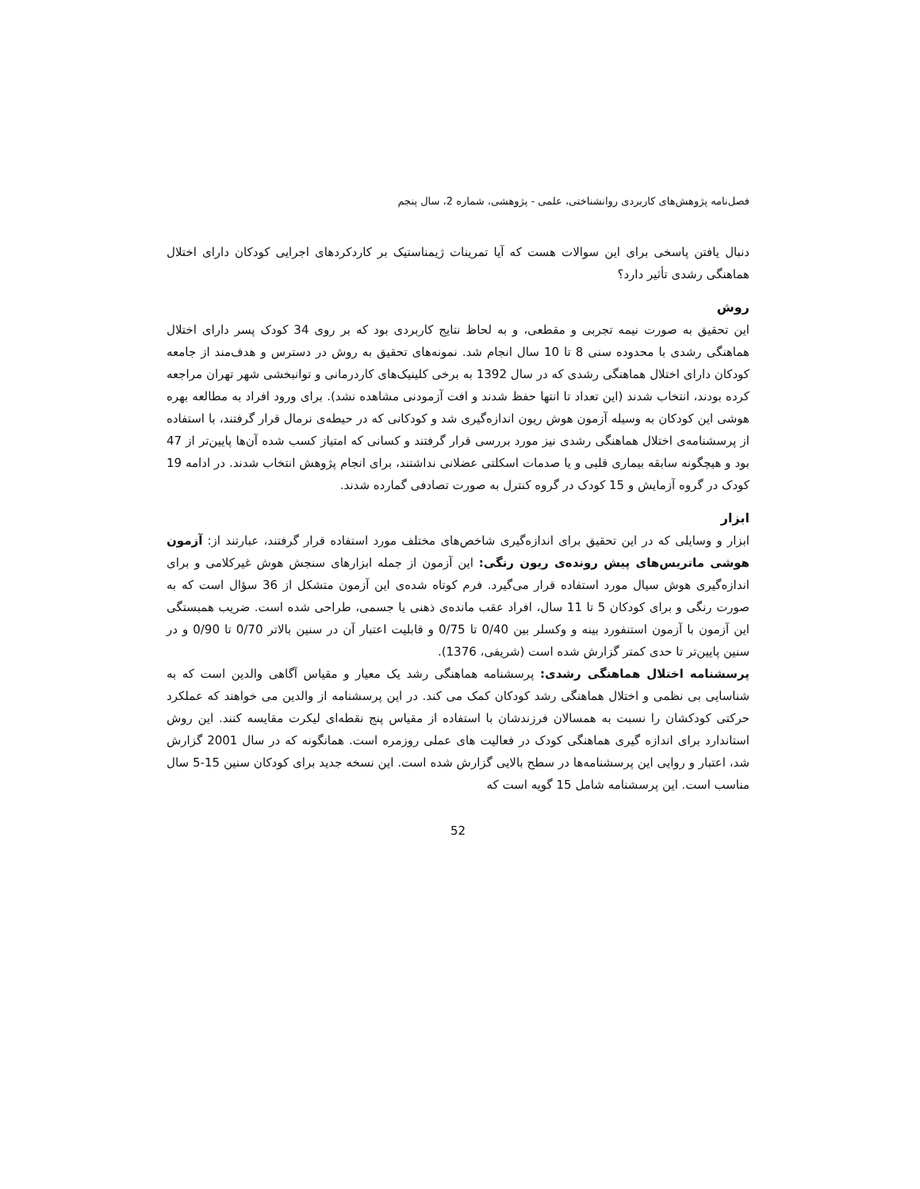فصل‌نامه پژوهش‌های کاربردی روانشناختی، علمی - پژوهشی، شماره 2، سال پنجم
دنبال یافتن پاسخی برای این سوالات هست که آیا تمرینات ژیمناستیک بر کاردکردهای اجرایی کودکان دارای اختلال هماهنگی رشدی تأثیر دارد؟
روش
این تحقیق به صورت نیمه تجربی و مقطعی، و به لحاظ نتایج کاربردی بود که بر روی 34 کودک پسر دارای اختلال هماهنگی رشدی با محدوده سنی 8 تا 10 سال انجام شد. نمونه‌های تحقیق به روش در دسترس و هدف‌مند از جامعه کودکان دارای اختلال هماهنگی رشدی که در سال 1392 به برخی کلینیک‌های کاردرمانی و توانبخشی شهر تهران مراجعه کرده بودند، انتخاب شدند (این تعداد تا انتها حفظ شدند و افت آزمودنی مشاهده نشد). برای ورود افراد به مطالعه بهره هوشی این کودکان به وسیله آزمون هوش ریون اندازه‌گیری شد و کودکانی که در حیطه‌ی نرمال قرار گرفتند، با استفاده از پرسشنامه‌ی اختلال هماهنگی رشدی نیز مورد بررسی قرار گرفتند و کسانی که امتیاز کسب شده آن‌ها پایین‌تر از 47 بود و هیچگونه سابقه بیماری قلبی و یا صدمات اسکلتی عضلانی نداشتند، برای انجام پژوهش انتخاب شدند. در ادامه 19 کودک در گروه آزمایش و 15 کودک در گروه کنترل به صورت تصادفی گمارده شدند.
ابزار
ابزار و وسایلی که در این تحقیق برای اندازه‌گیری شاخص‌های مختلف مورد استفاده قرار گرفتند، عبارتند از: آزمون هوشی ماتریس‌های پیش رونده‌ی ریون رنگی: این آزمون از جمله ابزارهای سنجش هوش غیرکلامی و برای اندازه‌گیری هوش سیال مورد استفاده قرار می‌گیرد. فرم کوتاه شده‌ی این آزمون متشکل از 36 سؤال است که به صورت رنگی و برای کودکان 5 تا 11 سال، افراد عقب مانده‌ی ذهنی یا جسمی، طراحی شده است. ضریب همبستگی این آزمون با آزمون استنفورد بینه و وکسلر بین 0/40 تا 0/75 و قابلیت اعتبار آن در سنین بالاتر 0/70 تا 0/90 و در سنین پایین‌تر تا حدی کمتر گزارش شده است (شریفی، 1376).
پرسشنامه اختلال هماهنگی رشدی: پرسشنامه هماهنگی رشد یک معیار و مقیاس آگاهی والدین است که به شناسایی بی نظمی و اختلال هماهنگی رشد کودکان کمک می کند. در این پرسشنامه از والدین می خواهند که عملکرد حرکتی کودکشان را نسبت به همسالان فرزندشان با استفاده از مقیاس پنج نقطه‌ای لیکرت مقایسه کنند. این روش استاندارد برای اندازه گیری هماهنگی کودک در فعالیت های عملی روزمره است. همانگونه که در سال 2001 گزارش شد، اعتبار و روایی این پرسشنامه‌ها در سطح بالایی گزارش شده است. این نسخه جدید برای کودکان سنین 15-5 سال مناسب است. این پرسشنامه شامل 15 گویه است که
52